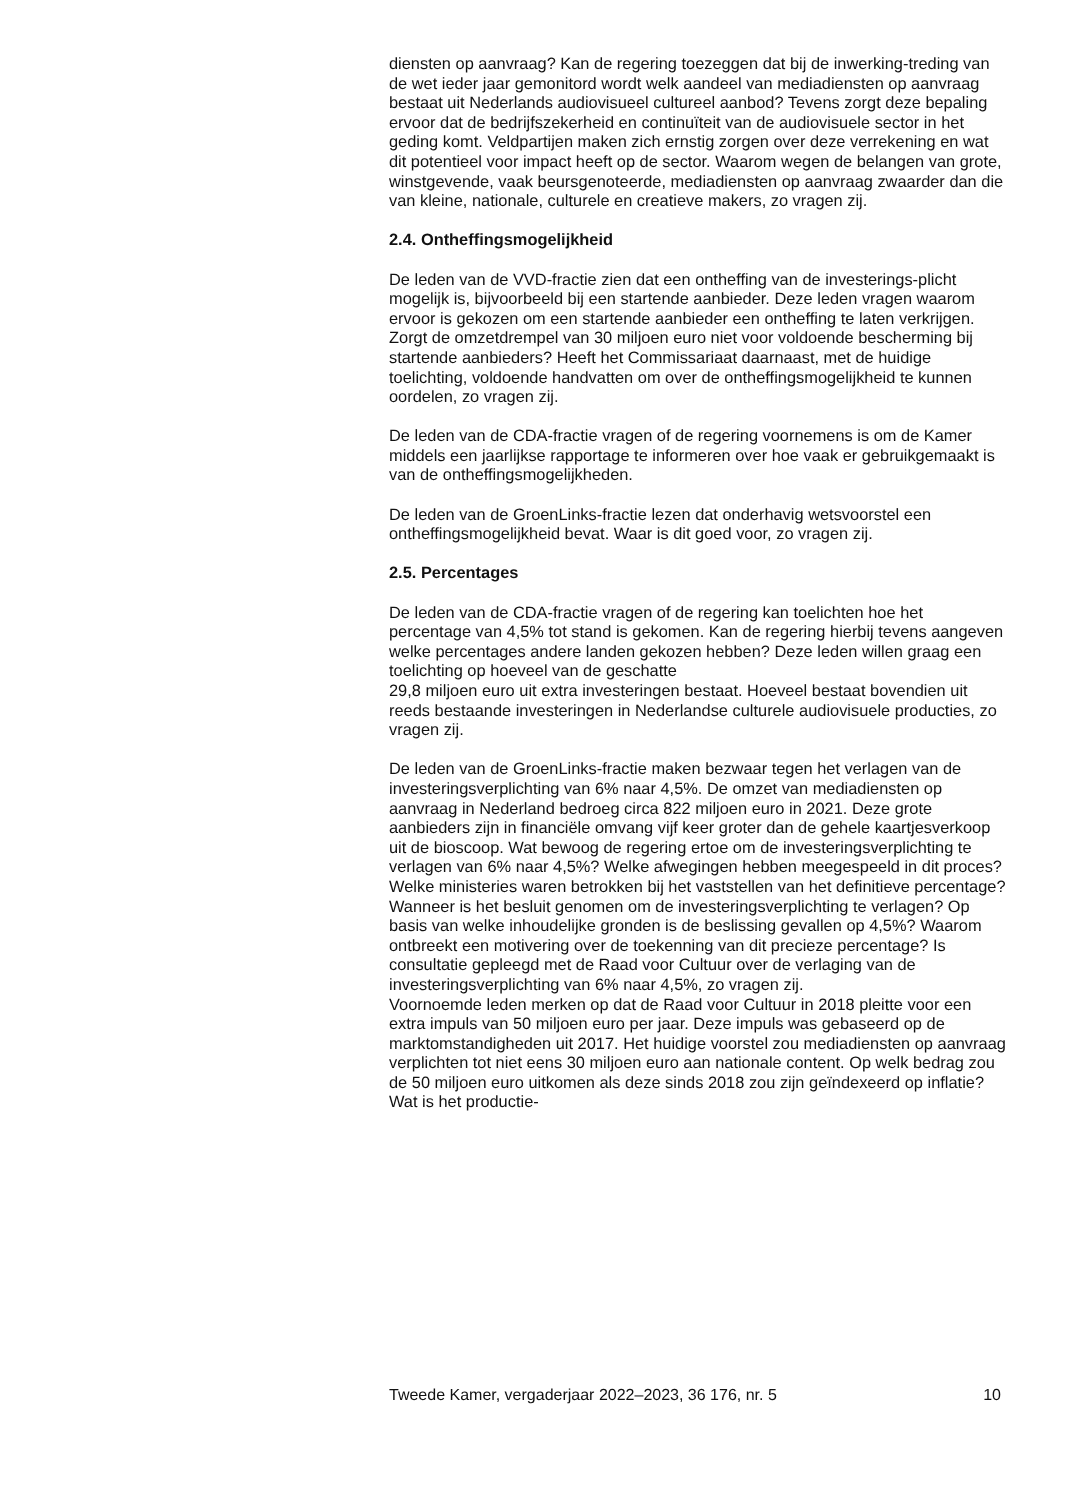diensten op aanvraag? Kan de regering toezeggen dat bij de inwerking-treding van de wet ieder jaar gemonitord wordt welk aandeel van mediadiensten op aanvraag bestaat uit Nederlands audiovisueel cultureel aanbod? Tevens zorgt deze bepaling ervoor dat de bedrijfszekerheid en continuïteit van de audiovisuele sector in het geding komt. Veldpartijen maken zich ernstig zorgen over deze verrekening en wat dit potentieel voor impact heeft op de sector. Waarom wegen de belangen van grote, winstgevende, vaak beursgenoteerde, mediadiensten op aanvraag zwaarder dan die van kleine, nationale, culturele en creatieve makers, zo vragen zij.
2.4. Ontheffingsmogelijkheid
De leden van de VVD-fractie zien dat een ontheffing van de investerings-plicht mogelijk is, bijvoorbeeld bij een startende aanbieder. Deze leden vragen waarom ervoor is gekozen om een startende aanbieder een ontheffing te laten verkrijgen. Zorgt de omzetdrempel van 30 miljoen euro niet voor voldoende bescherming bij startende aanbieders? Heeft het Commissariaat daarnaast, met de huidige toelichting, voldoende handvatten om over de ontheffingsmogelijkheid te kunnen oordelen, zo vragen zij.
De leden van de CDA-fractie vragen of de regering voornemens is om de Kamer middels een jaarlijkse rapportage te informeren over hoe vaak er gebruikgemaakt is van de ontheffingsmogelijkheden.
De leden van de GroenLinks-fractie lezen dat onderhavig wetsvoorstel een ontheffingsmogelijkheid bevat. Waar is dit goed voor, zo vragen zij.
2.5. Percentages
De leden van de CDA-fractie vragen of de regering kan toelichten hoe het percentage van 4,5% tot stand is gekomen. Kan de regering hierbij tevens aangeven welke percentages andere landen gekozen hebben? Deze leden willen graag een toelichting op hoeveel van de geschatte
29,8 miljoen euro uit extra investeringen bestaat. Hoeveel bestaat bovendien uit reeds bestaande investeringen in Nederlandse culturele audiovisuele producties, zo vragen zij.
De leden van de GroenLinks-fractie maken bezwaar tegen het verlagen van de investeringsverplichting van 6% naar 4,5%. De omzet van mediadiensten op aanvraag in Nederland bedroeg circa 822 miljoen euro in 2021. Deze grote aanbieders zijn in financiële omvang vijf keer groter dan de gehele kaartjesverkoop uit de bioscoop. Wat bewoog de regering ertoe om de investeringsverplichting te verlagen van 6% naar 4,5%? Welke afwegingen hebben meegespeeld in dit proces? Welke ministeries waren betrokken bij het vaststellen van het definitieve percentage? Wanneer is het besluit genomen om de investeringsverplichting te verlagen? Op basis van welke inhoudelijke gronden is de beslissing gevallen op 4,5%? Waarom ontbreekt een motivering over de toekenning van dit precieze percentage? Is consultatie gepleegd met de Raad voor Cultuur over de verlaging van de investeringsverplichting van 6% naar 4,5%, zo vragen zij.
Voornoemde leden merken op dat de Raad voor Cultuur in 2018 pleitte voor een extra impuls van 50 miljoen euro per jaar. Deze impuls was gebaseerd op de marktomstandigheden uit 2017. Het huidige voorstel zou mediadiensten op aanvraag verplichten tot niet eens 30 miljoen euro aan nationale content. Op welk bedrag zou de 50 miljoen euro uitkomen als deze sinds 2018 zou zijn geïndexeerd op inflatie? Wat is het productie-
Tweede Kamer, vergaderjaar 2022–2023, 36 176, nr. 5 10